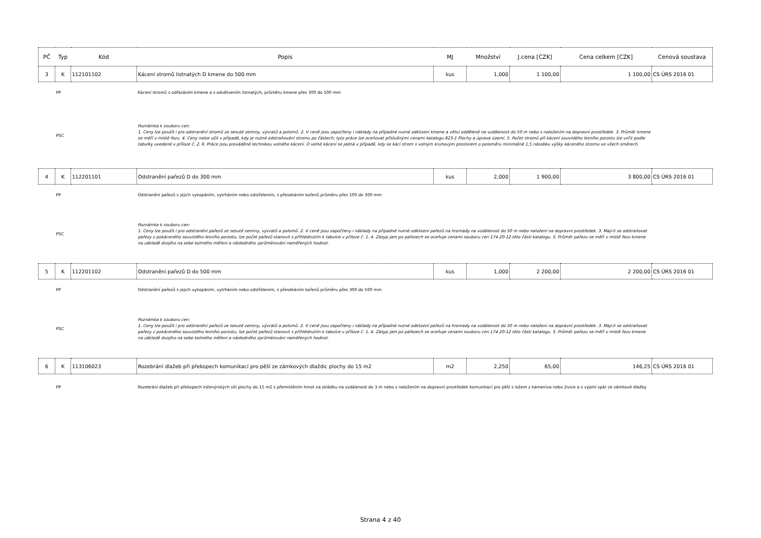| PČ | Typ | Kód | Popis | MJ | Množství | J.cena [CZK] | Cena celkem [CZK] | Cenová soustava |
| --- | --- | --- | --- | --- | --- | --- | --- | --- |
| 3 | K | 112101102 | Kácení stromů listnatých D kmene do 500 mm | kus | 1,000 | 1 100,00 | 1 100,00 | CS ÚRS 2016 01 |
| | PP | | Kácení stromů s odřezáním kmene a s odvětvením listnatých, průměru kmene přes 300 do 500 mm | | | | | |
| | PSC | | Poznámka k souboru cen: 1. Ceny lze použít i pro odstranění stromů ze sesuté zeminy, vývratů a polomů. 2. V ceně jsou započteny i náklady na případné nutné odklizení kmene a větví odděleně na vzdálenost do 50 m nebo s naložením na dopravní prostředek. 3. Průměr kmene se měří v místě řezu. 4. Ceny nelze užít v případě, kdy je nutné odstraňování stromu po částech; tyto práce lze oceňovat příslušnými cenami katalogu 823-1 Plochy a úprava území. 5. Počet stromů při kácení souvislého lesního porostu lze určit podle tabulky uvedené v příloze č. 2. 6. Práce jsou prováděné technikou volného kácení. O volné kácení se jedná v případě, kdy se kácí strom s volným kruhovým prostorem o poloměru minimálně 1,5 násobku výšky káceného stromu ve všech směrech. | | | | | |
| 4 | K | 112201101 | Odstranění pařezů D do 300 mm | kus | 2,000 | 1 900,00 | 3 800,00 | CS ÚRS 2016 01 |
| | PP | | Odstranění pařezů s jejich vykopáním, vytrháním nebo odstřelením, s přesekáním kořenů průměru přes 100 do 300 mm | | | | | |
| | PSC | | Poznámka k souboru cen: 1. Ceny lze použít i pro odstranění pařezů ze sesuté zeminy, vývratů a polomů. 2. V ceně jsou započteny i náklady na případné nutné odklizení pařezů na hromady na vzdálenost do 50 m nebo naložení na dopravní prostředek. 3. Mají-li se odstraňovat pařezy z pokáceného souvislého lesního porostu, lze počet pařezů stanovit s přihlédnutím k tabulce v příloze č. 1. 4. Zásyp jam po pařezech se oceňuje cenami souboru cen 174 20-12 této části katalogu. 5. Průměr pařezu se měří v místě řezu kmene na základě dvojího na sebe kolmého měření a následného zprůměrování naměřených hodnot. | | | | | |
| 5 | K | 112201102 | Odstranění pařezů D do 500 mm | kus | 1,000 | 2 200,00 | 2 200,00 | CS ÚRS 2016 01 |
| | PP | | Odstranění pařezů s jejich vykopáním, vytrháním nebo odstřelením, s přesekáním kořenů průměru přes 300 do 500 mm | | | | | |
| | PSC | | Poznámka k souboru cen: 1. Ceny lze použít i pro odstranění pařezů ze sesuté zeminy, vývratů a polomů. 2. V ceně jsou započteny i náklady na případné nutné odklizení pařezů na hromady na vzdálenost do 50 m nebo naložení na dopravní prostředek. 3. Mají-li se odstraňovat pařezy z pokáceného souvislého lesního porostu, lze počet pařezů stanovit s přihlédnutím k tabulce v příloze č. 1. 4. Zásyp jam po pařezech se oceňuje cenami souboru cen 174 20-12 této části katalogu. 5. Průměr pařezu se měří v místě řezu kmene na základě dvojího na sebe kolmého měření a následného zprůměrování naměřených hodnot. | | | | | |
| 6 | K | 113106023 | Rozebrání dlažeb při překopech komunikací pro pěší ze zámkových dlaždic plochy do 15 m2 | m2 | 2,250 | 65,00 | 146,25 | CS ÚRS 2016 01 |
| | PP | | Rozebrání dlažeb při překopech inženýrských sítí plochy do 15 m2 s přemístěním hmot na skládku na vzdálenost do 3 m nebo s naložením na dopravní prostředek komunikací pro pěší s ložem z kameniva nebo živice a s výplní spár ze zámkové dlažby | | | | | |
Strana 4 z 40